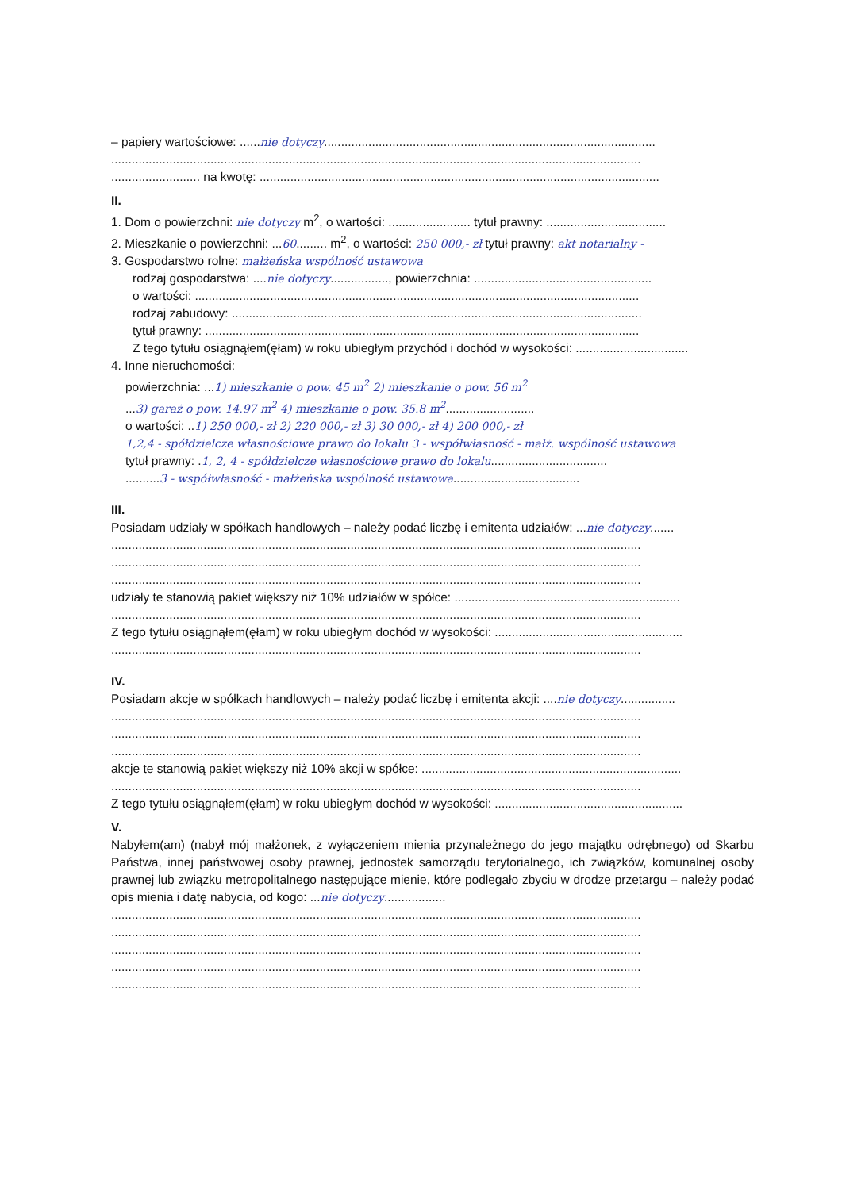– papiery wartościowe: ......nie dotyczy.................................................................................................
...........................................................................................................................................................
.......................... na kwotę: .....................................................................................................................
II.
1. Dom o powierzchni: nie dotyczy m<sup>2</sup>, o wartości: ........................ tytuł prawny: ...................................
2. Mieszkanie o powierzchni: ...60......... m<sup>2</sup>, o wartości: 250 000,- zł tytuł prawny: akt notarialny -
3. Gospodarstwo rolne: małżeńska wspólność ustawowa
rodzaj gospodarstwa: ....nie dotyczy................., powierzchnia: ....................................................
o wartości: ..................................................................................................................................
rodzaj zabudowy: ........................................................................................................................
tytuł prawny: ...............................................................................................................................
Z tego tytułu osiągnąłem(ęłam) w roku ubiegłym przychód i dochód w wysokości: .................................
4. Inne nieruchomości:
powierzchnia: ...1) mieszkanie o pow. 45 m<sup>2</sup> 2) mieszkanie o pow. 56 m<sup>2</sup>
...3) garaż o pow. 14.97 m<sup>2</sup> 4) mieszkanie o pow. 35.8 m<sup>2</sup>..........................
o wartości: ..1) 250 000,- zł 2) 220 000,- zł 3) 30 000,- zł 4) 200 000,- zł
1,2,4 - spółdzielcze własnościowe prawo do lokalu 3 - współwłasność - małż. wspólność ustawowa
tytuł prawny: .1, 2, 4 - spółdzielcze własnościowe prawo do lokalu..................................
..........3 - współwłasność - małżeńska wspólność ustawowa.....................................
III.
Posiadam udziały w spółkach handlowych – należy podać liczbę i emitenta udziałów: ...nie dotyczy.......
...........................................................................................................................................................
...........................................................................................................................................................
...........................................................................................................................................................
udziały te stanowią pakiet większy niż 10% udziałów w spółce: ..................................................................
...........................................................................................................................................................
Z tego tytułu osiągnąłem(ęłam) w roku ubiegłym dochód w wysokości: .......................................................
...........................................................................................................................................................
IV.
Posiadam akcje w spółkach handlowych – należy podać liczbę i emitenta akcji: ....nie dotyczy................
...........................................................................................................................................................
...........................................................................................................................................................
...........................................................................................................................................................
akcje te stanowią pakiet większy niż 10% akcji w spółce: ............................................................................
...........................................................................................................................................................
Z tego tytułu osiągnąłem(ęłam) w roku ubiegłym dochód w wysokości: .......................................................
V.
Nabyłem(am) (nabył mój małżonek, z wyłączeniem mienia przynależnego do jego majątku odrębnego) od Skarbu Państwa, innej państwowej osoby prawnej, jednostek samorządu terytorialnego, ich związków, komunalnej osoby prawnej lub związku metropolitalnego następujące mienie, które podlegało zbyciu w drodze przetargu – należy podać opis mienia i datę nabycia, od kogo: ...nie dotyczy..................
...........................................................................................................................................................
...........................................................................................................................................................
...........................................................................................................................................................
...........................................................................................................................................................
...........................................................................................................................................................